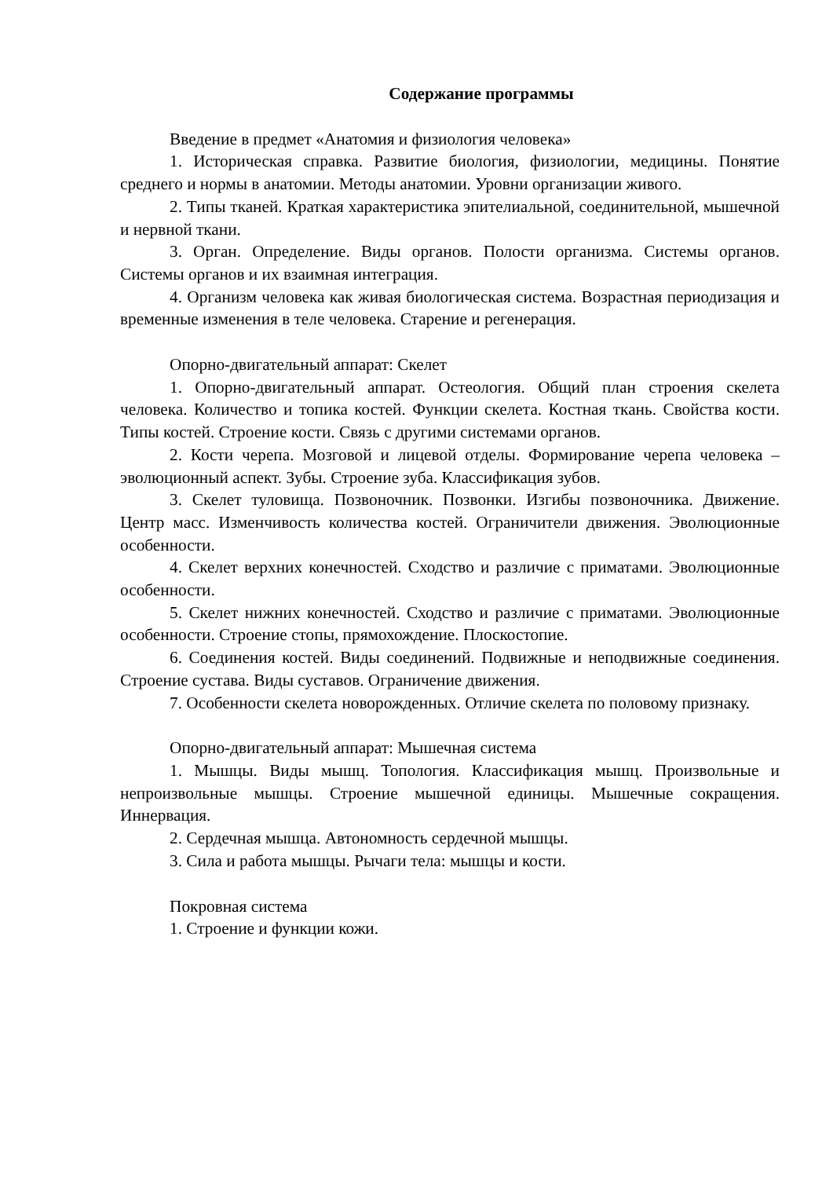Содержание программы
Введение в предмет «Анатомия и физиология человека»
1. Историческая справка. Развитие биология, физиологии, медицины. Понятие среднего и нормы в анатомии. Методы анатомии. Уровни организации живого.
2. Типы тканей. Краткая характеристика эпителиальной, соединительной, мышечной и нервной ткани.
3. Орган. Определение. Виды органов. Полости организма. Системы органов. Системы органов и их взаимная интеграция.
4. Организм человека как живая биологическая система. Возрастная периодизация и временные изменения в теле человека. Старение и регенерация.
Опорно-двигательный аппарат: Скелет
1. Опорно-двигательный аппарат. Остеология. Общий план строения скелета человека. Количество и топика костей. Функции скелета. Костная ткань. Свойства кости. Типы костей. Строение кости. Связь с другими системами органов.
2. Кости черепа. Мозговой и лицевой отделы. Формирование черепа человека – эволюционный аспект. Зубы. Строение зуба. Классификация зубов.
3. Скелет туловища. Позвоночник. Позвонки. Изгибы позвоночника. Движение. Центр масс. Изменчивость количества костей. Ограничители движения. Эволюционные особенности.
4. Скелет верхних конечностей. Сходство и различие с приматами. Эволюционные особенности.
5. Скелет нижних конечностей. Сходство и различие с приматами. Эволюционные особенности. Строение стопы, прямохождение. Плоскостопие.
6. Соединения костей. Виды соединений. Подвижные и неподвижные соединения. Строение сустава. Виды суставов. Ограничение движения.
7. Особенности скелета новорожденных. Отличие скелета по половому признаку.
Опорно-двигательный аппарат: Мышечная система
1. Мышцы. Виды мышц. Топология. Классификация мышц. Произвольные и непроизвольные мышцы. Строение мышечной единицы. Мышечные сокращения. Иннервация.
2. Сердечная мышца. Автономность сердечной мышцы.
3. Сила и работа мышцы. Рычаги тела: мышцы и кости.
Покровная система
1. Строение и функции кожи.